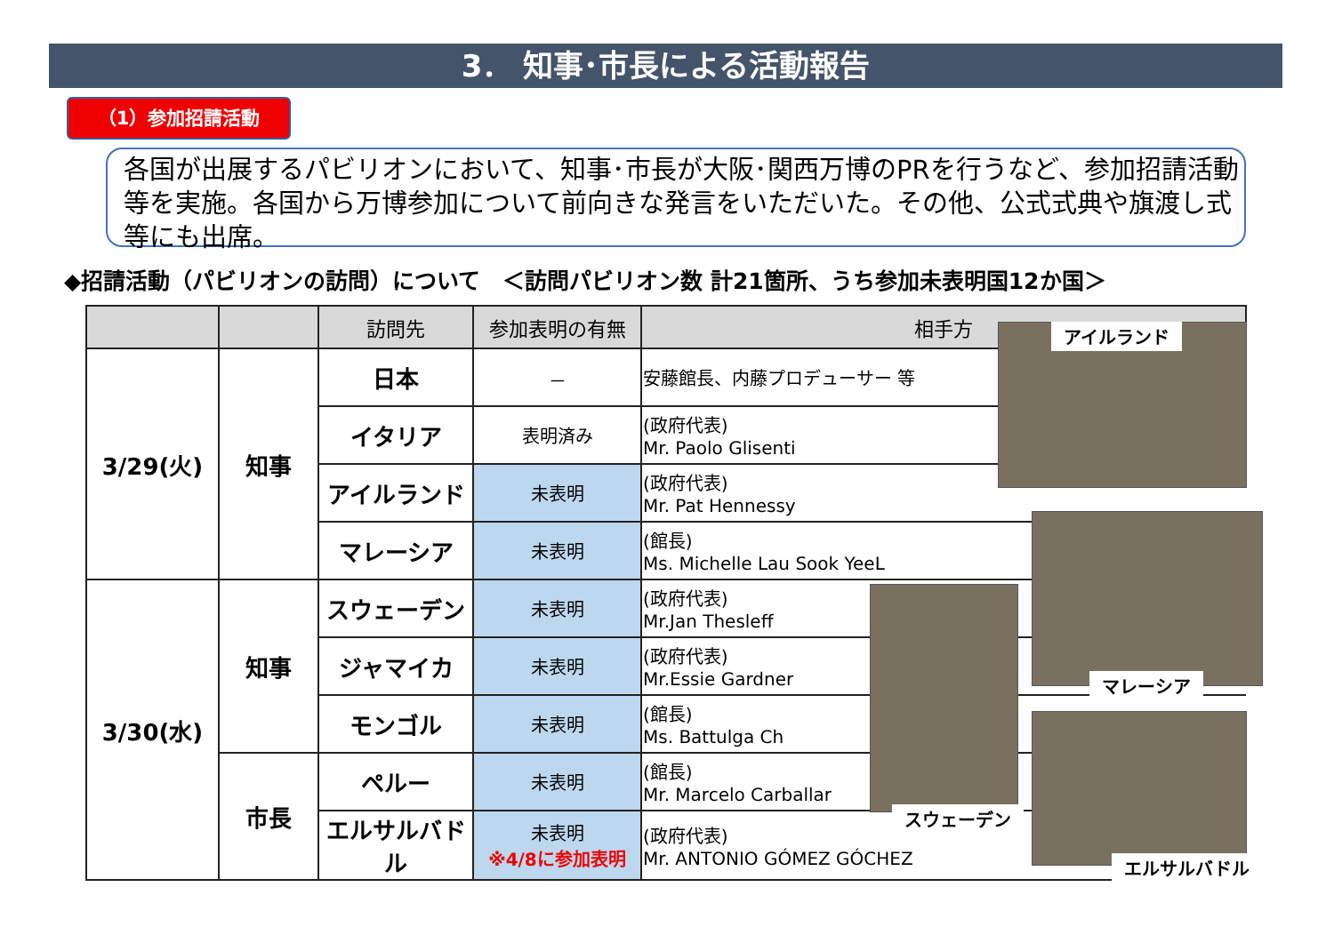3． 知事･市長による活動報告
（1）参加招請活動
各国が出展するパビリオンにおいて、知事･市長が大阪･関西万博のPRを行うなど、参加招請活動等を実施。各国から万博参加について前向きな発言をいただいた。その他、公式式典や旗渡し式等にも出席。
◆招請活動（パビリオンの訪問）について　＜訪問パビリオン数 計21箇所、うち参加未表明国12か国＞
| | | 訪問先 | 参加表明の有無 | 相手方 |
| --- | --- | --- | --- | --- |
| 3/29(火) | 知事 | 日本 | － | 安藤館長、内藤プロデューサー 等 |
| | | イタリア | 表明済み | (政府代表) Mr. Paolo Glisenti |
| | | アイルランド | 未表明 | (政府代表) Mr. Pat Hennessy |
| | | マレーシア | 未表明 | (館長) Ms. Michelle Lau Sook YeeL |
| 3/30(水) | 知事 | スウェーデン | 未表明 | (政府代表) Mr.Jan Thesleff |
| | | ジャマイカ | 未表明 | (政府代表) Mr.Essie Gardner |
| | | モンゴル | 未表明 | (館長) Ms. Battulga Ch |
| | 市長 | ペルー | 未表明 | (館長) Mr. Marcelo Carballar |
| | | エルサルバドル | 未表明 ※4/8に参加表明 | (政府代表) Mr. ANTONIO GÓMEZ GÓCHEZ |
アイルランド
マレーシア
スウェーデン
エルサルバドル